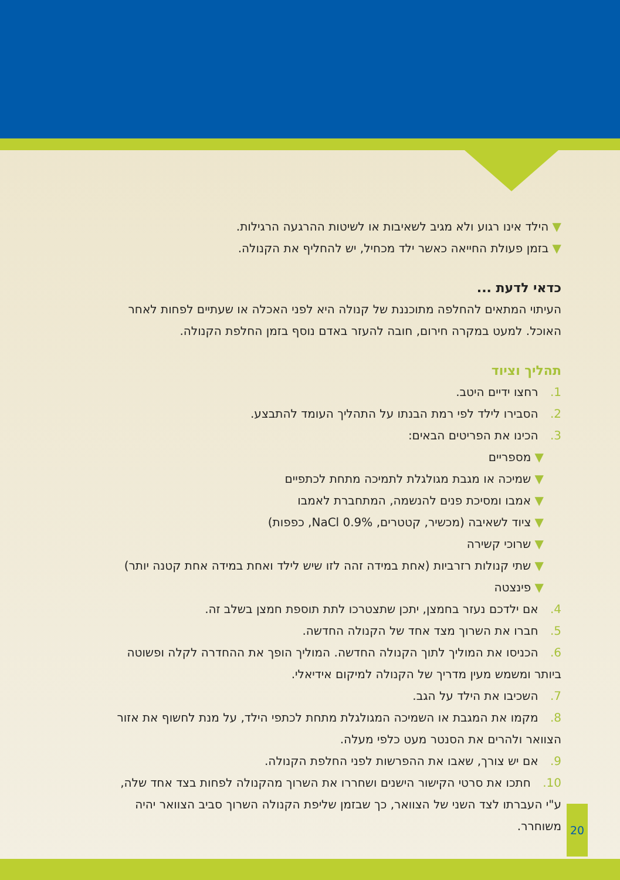▼ הילד אינו רגוע ולא מגיב לשאיבות או לשיטות ההרגעה הרגילות.
▼ בזמן פעולת החייאה כאשר ילד מכחיל, יש להחליף את הקנולה.
כדאי לדעת ...
העיתוי המתאים להחלפה מתוכננת של קנולה היא לפני האכלה או שעתיים לפחות לאחר האוכל. למעט במקרה חירום, חובה להעזר באדם נוסף בזמן החלפת הקנולה.
תהליך וציוד
1. רחצו ידיים היטב.
2. הסבירו לילד לפי רמת הבנתו על התהליך העומד להתבצע.
3. הכינו את הפריטים הבאים:
▼ מספריים
▼ שמיכה או מגבת מגולגלת לתמיכה מתחת לכתפיים
▼ אמבו ומסיכת פנים להנשמה, המתחברת לאמבו
▼ ציוד לשאיבה (מכשיר, קטטרים, NaCl 0.9%, כפפות)
▼ שרוכי קשירה
▼ שתי קנולות רזרביות (אחת במידה זהה לזו שיש לילד ואחת במידה אחת קטנה יותר)
▼ פינצטה
4. אם ילדכם נעזר בחמצן, יתכן שתצטרכו לתת תוספת חמצן בשלב זה.
5. חברו את השרוך מצד אחד של הקנולה החדשה.
6. הכניסו את המוליך לתוך הקנולה החדשה. המוליך הופך את ההחדרה לקלה ופשוטה ביותר ומשמש מעין מדריך של הקנולה למיקום אידיאלי.
7. השכיבו את הילד על הגב.
8. מקמו את המגבת או השמיכה המגולגלת מתחת לכתפי הילד, על מנת לחשוף את אזור הצוואר ולהרים את הסנטר מעט כלפי מעלה.
9. אם יש צורך, שאבו את ההפרשות לפני החלפת הקנולה.
10. חתכו את סרטי הקישור הישנים ושחררו את השרוך מהקנולה לפחות בצד אחד שלה, ע"י העברתו לצד השני של הצוואר, כך שבזמן שליפת הקנולה השרוך סביב הצוואר יהיה משוחרר.
20